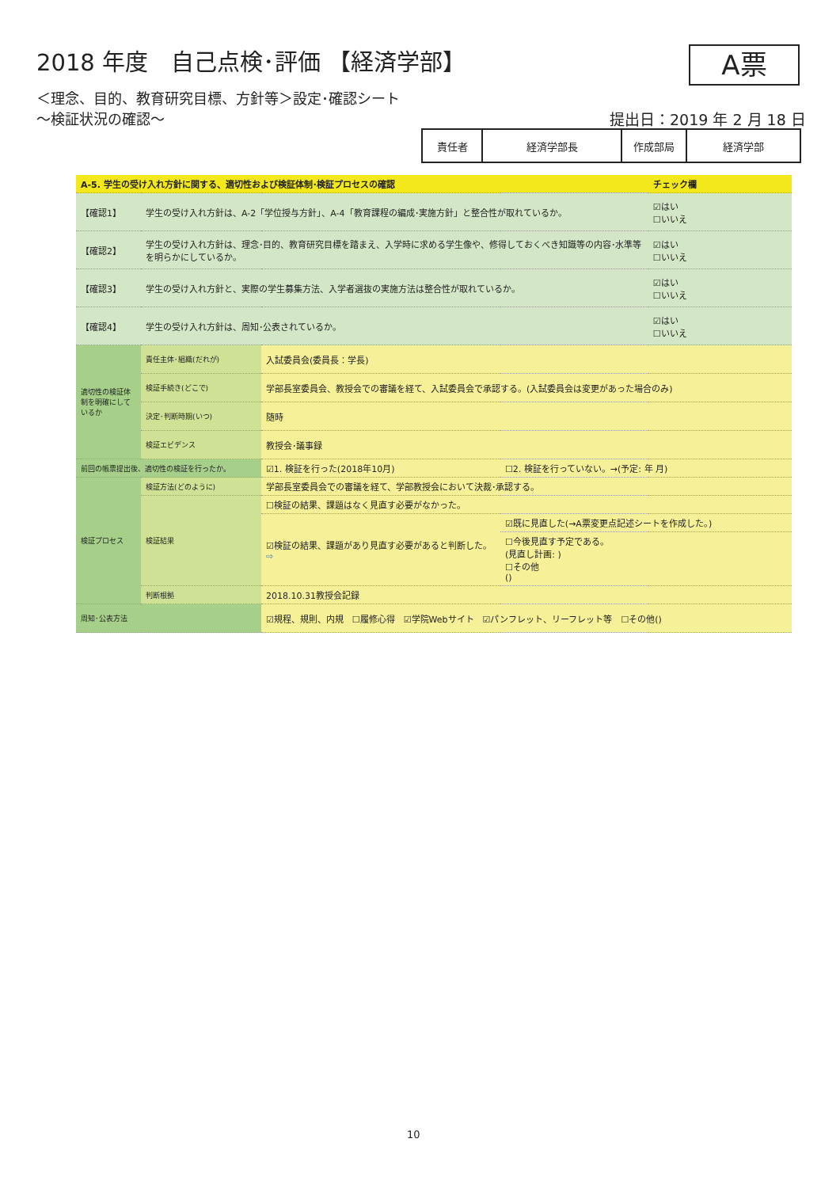2018 年度　自己点検･評価 【経済学部】
A票
＜理念、目的、教育研究目標、方針等＞設定･確認シート
～検証状況の確認～
提出日：2019 年 2 月 18 日
| 責任者 | 経済学部長 | 作成部局 | 経済学部 |
| A-5. 学生の受け入れ方針に関する、適切性および検証体制･検証プロセスの確認 | | | | チェック欄 |
| 【確認1】 | 学生の受け入れ方針は、A-2「学位授与方針」、A-4「教育課程の編成･実施方針」と整合性が取れているか。 | | | ☑はい ☐いいえ |
| 【確認2】 | 学生の受け入れ方針は、理念･目的、教育研究目標を踏まえ、入学時に求める学生像や、修得しておくべき知識等の内容･水準等を明らかにしているか。 | | | ☑はい ☐いいえ |
| 【確認3】 | 学生の受け入れ方針と、実際の学生募集方法、入学者選抜の実施方法は整合性が取れているか。 | | | ☑はい ☐いいえ |
| 【確認4】 | 学生の受け入れ方針は、周知･公表されているか。 | | | ☑はい ☐いいえ |
| 適切性の検証体制を明確にしているか | 責任主体･組織(だれが) | 入試委員会(委員長：学長) | | |
| | 検証手続き(どこで) | 学部長室委員会、教授会での審議を経て、入試委員会で承認する。(入試委員会は変更があった場合のみ) | | |
| | 決定･判断時期(いつ) | 随時 | | |
| | 検証エビデンス | 教授会･議事録 | | |
| 前回の帳票提出後、適切性の検証を行ったか。 | | ☑1. 検証を行った(2018年10月) | ☐2. 検証を行っていない。→(予定: 年 月) | |
| 検証プロセス | 検証方法(どのように) | 学部長室委員会での審議を経て、学部教授会において決裁･承認する。 | | |
| | 検証結果 | ☐検証の結果、課題はなく見直す必要がなかった。 | | |
| | | ☑検証の結果、課題があり見直す必要があると判断した。 ⇨ | ☑既に見直した(→A票変更点記述シートを作成した。) | |
| | | | ☐今後見直す予定である。 (見直し計画: ) ☐その他 () | |
| | 判断根拠 | 2018.10.31教授会記録 | | |
| 周知･公表方法 | | ☑規程、規則、内規 ☐履修心得 ☑学院Webサイト ☑パンフレット、リーフレット等 ☐その他() | | |
10